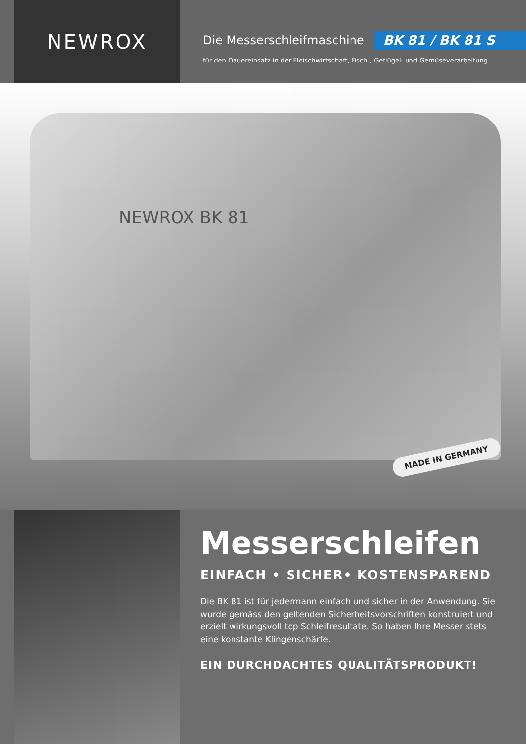NEWROX
Die Messerschleifmaschine BK 81 / BK 81 S
für den Dauereinsatz in der Fleischwirtschaft, Fisch-, Geflügel- und Gemüseverarbeitung
NEWROX BK 81
MADE IN GERMANY
Messerschleifen
EINFACH • SICHER• KOSTENSPAREND
Die BK 81 ist für jedermann einfach und sicher in der Anwendung. Sie wurde gemäss den geltenden Sicherheitsvorschriften konstruiert und erzielt wirkungsvoll top Schleifresultate. So haben Ihre Messer stets eine konstante Klingenschärfe.
EIN DURCHDACHTES QUALITÄTSPRODUKT!